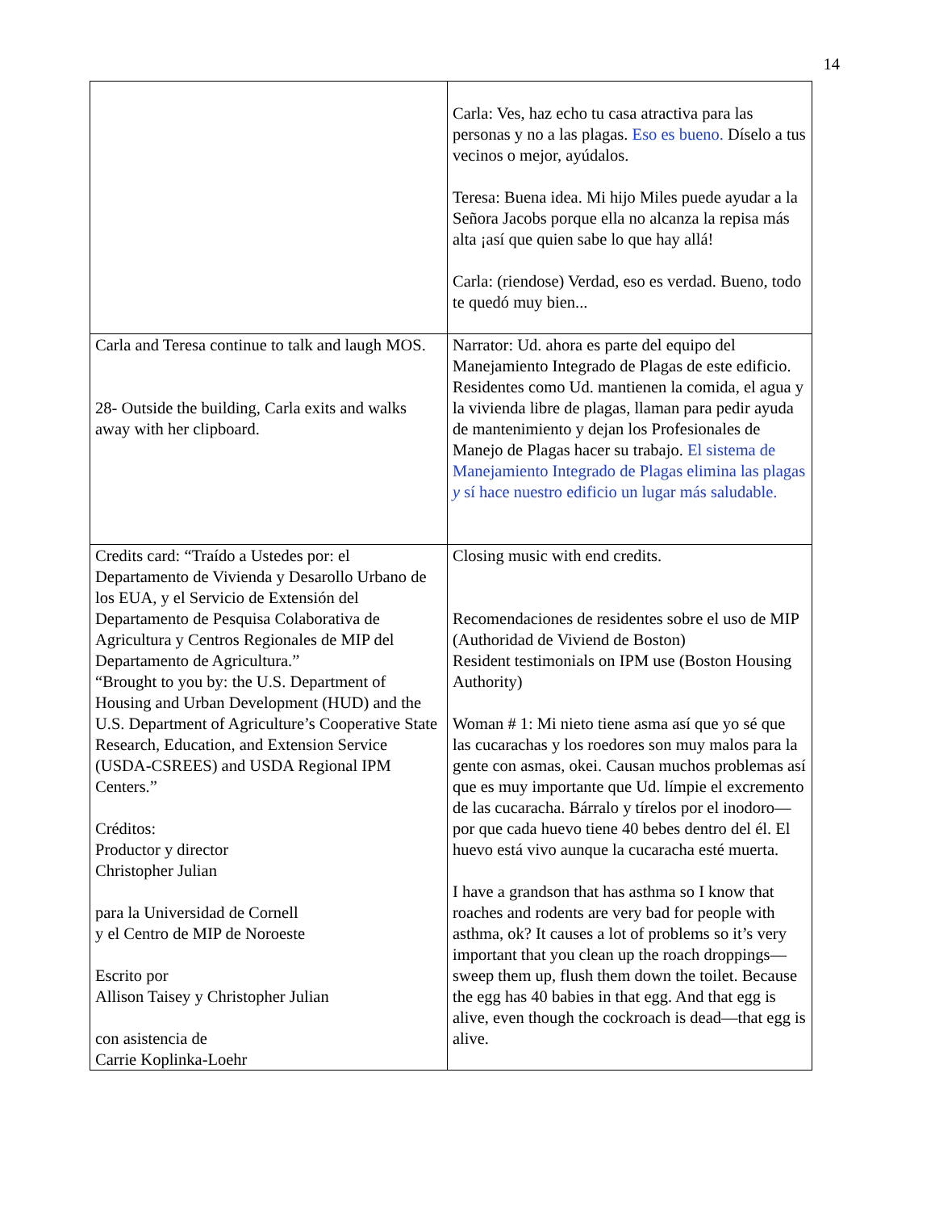14
| | Carla: Ves, haz echo tu casa atractiva para las personas y no a las plagas. Eso es bueno. Díselo a tus vecinos o mejor, ayúdalos. Teresa: Buena idea. Mi hijo Miles puede ayudar a la Señora Jacobs porque ella no alcanza la repisa más alta ¡así que quien sabe lo que hay allá! Carla: (riendose) Verdad, eso es verdad. Bueno, todo te quedó muy bien... |
| Carla and Teresa continue to talk and laugh MOS. 28- Outside the building, Carla exits and walks away with her clipboard. | Narrator: Ud. ahora es parte del equipo del Manejamiento Integrado de Plagas de este edificio. Residentes como Ud. mantienen la comida, el agua y la vivienda libre de plagas, llaman para pedir ayuda de mantenimiento y dejan los Profesionales de Manejo de Plagas hacer su trabajo. El sistema de Manejamiento Integrado de Plagas elimina las plagas y sí hace nuestro edificio un lugar más saludable. |
| Credits card: “Traído a Ustedes por: el Departamento de Vivienda y Desarollo Urbano de los EUA, y el Servicio de Extensión del Departamento de Pesquisa Colaborativa de Agricultura y Centros Regionales de MIP del Departamento de Agricultura.” “Brought to you by: the U.S. Department of Housing and Urban Development (HUD) and the U.S. Department of Agriculture’s Cooperative State Research, Education, and Extension Service (USDA-CSREES) and USDA Regional IPM Centers.” Créditos: Productor y director Christopher Julian para la Universidad de Cornell y el Centro de MIP de Noroeste Escrito por Allison Taisey y Christopher Julian con asistencia de Carrie Koplinka-Loehr | Closing music with end credits. Recomendaciones de residentes sobre el uso de MIP (Authoridad de Viviend de Boston) Resident testimonials on IPM use (Boston Housing Authority) Woman # 1: Mi nieto tiene asma así que yo sé que las cucarachas y los roedores son muy malos para la gente con asmas, okei. Causan muchos problemas así que es muy importante que Ud. límpie el excremento de las cucaracha. Bárralo y tírelos por el inodoro—por que cada huevo tiene 40 bebes dentro del él. El huevo está vivo aunque la cucaracha esté muerta. I have a grandson that has asthma so I know that roaches and rodents are very bad for people with asthma, ok? It causes a lot of problems so it’s very important that you clean up the roach droppings—sweep them up, flush them down the toilet. Because the egg has 40 babies in that egg. And that egg is alive, even though the cockroach is dead—that egg is alive. |